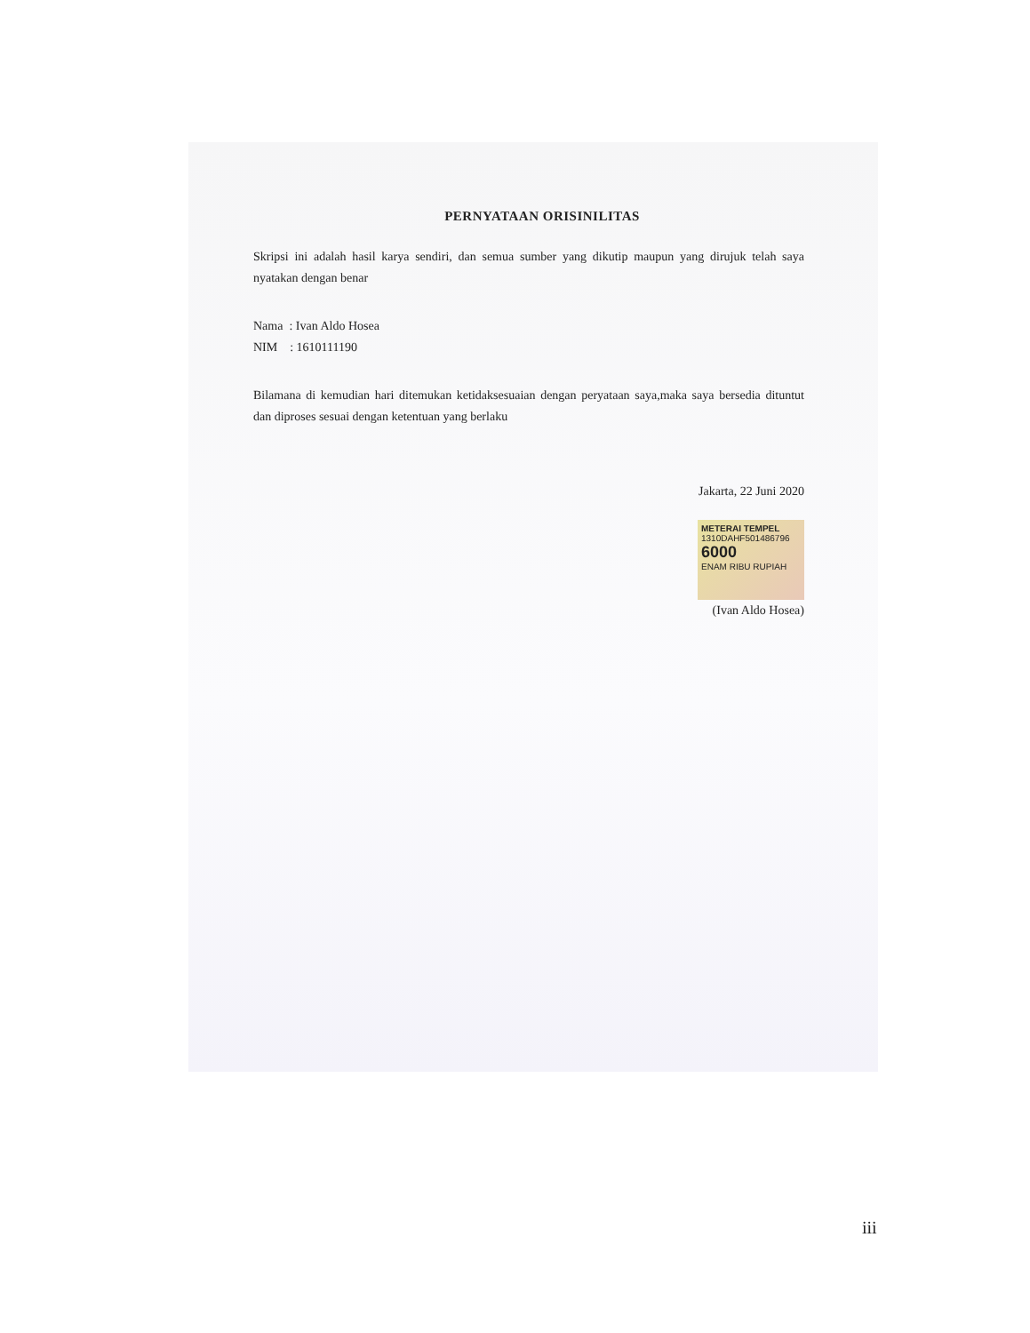PERNYATAAN ORISINILITAS
Skripsi ini adalah hasil karya sendiri, dan semua sumber yang dikutip maupun yang dirujuk telah saya nyatakan dengan benar
Nama : Ivan Aldo Hosea
NIM : 1610111190
Bilamana di kemudian hari ditemukan ketidaksesuaian dengan peryataan saya,maka saya bersedia dituntut dan diproses sesuai dengan ketentuan yang berlaku
Jakarta, 22 Juni 2020
METERAI TEMPEL
1310DAHF501486796
6000
ENAM RIBU RUPIAH
(Ivan Aldo Hosea)
iii